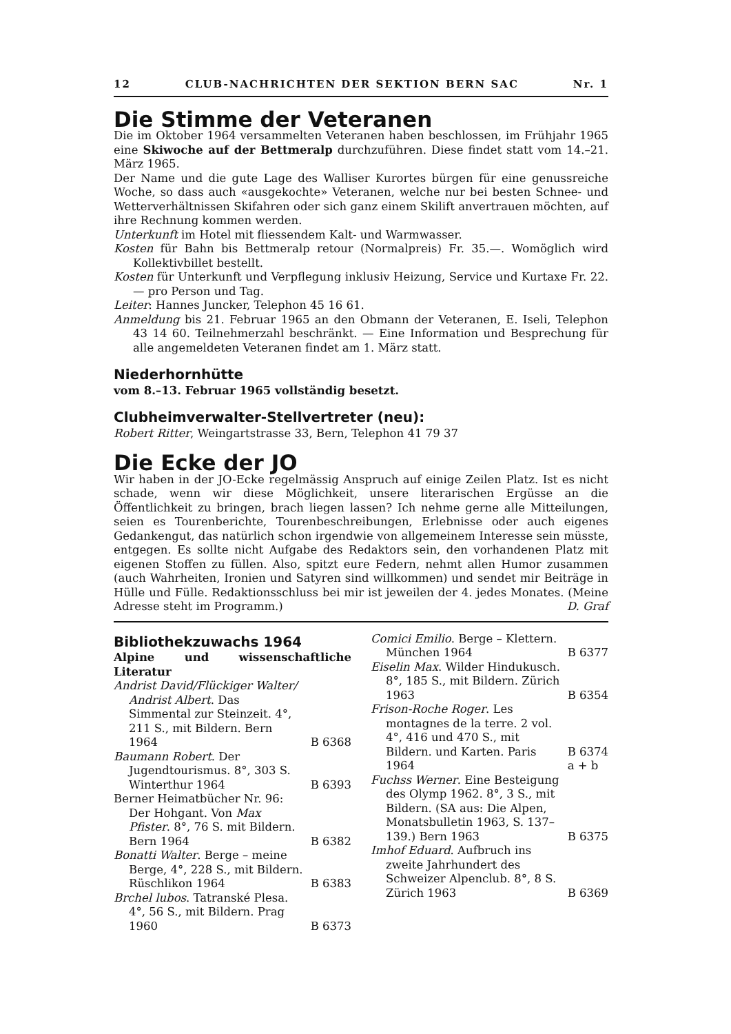12 CLUB-NACHRICHTEN DER SEKTION BERN SAC Nr. 1
Die Stimme der Veteranen
Die im Oktober 1964 versammelten Veteranen haben beschlossen, im Frühjahr 1965 eine Skiwoche auf der Bettmeralp durchzuführen. Diese findet statt vom 14.–21. März 1965.
Der Name und die gute Lage des Walliser Kurortes bürgen für eine genussreiche Woche, so dass auch «ausgekochte» Veteranen, welche nur bei besten Schnee- und Wetterverhältnissen Skifahren oder sich ganz einem Skilift anvertrauen möchten, auf ihre Rechnung kommen werden.
Unterkunft im Hotel mit fliessendem Kalt- und Warmwasser.
Kosten für Bahn bis Bettmeralp retour (Normalpreis) Fr. 35.—. Womöglich wird Kollektivbillet bestellt.
Kosten für Unterkunft und Verpflegung inklusiv Heizung, Service und Kurtaxe Fr. 22.— pro Person und Tag.
Leiter: Hannes Juncker, Telephon 45 16 61.
Anmeldung bis 21. Februar 1965 an den Obmann der Veteranen, E. Iseli, Telephon 43 14 60. Teilnehmerzahl beschränkt. — Eine Information und Besprechung für alle angemeldeten Veteranen findet am 1. März statt.
Niederhornhütte
vom 8.–13. Februar 1965 vollständig besetzt.
Clubheimverwalter-Stellvertreter (neu):
Robert Ritter, Weingartstrasse 33, Bern, Telephon 41 79 37
Die Ecke der JO
Wir haben in der JO-Ecke regelmässig Anspruch auf einige Zeilen Platz. Ist es nicht schade, wenn wir diese Möglichkeit, unsere literarischen Ergüsse an die Öffentlichkeit zu bringen, brach liegen lassen? Ich nehme gerne alle Mitteilungen, seien es Tourenberichte, Tourenbeschreibungen, Erlebnisse oder auch eigenes Gedankengut, das natürlich schon irgendwie von allgemeinem Interesse sein müsste, entgegen. Es sollte nicht Aufgabe des Redaktors sein, den vorhandenen Platz mit eigenen Stoffen zu füllen. Also, spitzt eure Federn, nehmt allen Humor zusammen (auch Wahrheiten, Ironien und Satyren sind willkommen) und sendet mir Beiträge in Hülle und Fülle. Redaktionsschluss bei mir ist jeweilen der 4. jedes Monates. (Meine Adresse steht im Programm.) D. Graf
Bibliothekzuwachs 1964
Alpine und wissenschaftliche Literatur
Andrist David/Flückiger Walter/ Andrist Albert. Das Simmental zur Steinzeit. 4°, 211 S., mit Bildern. Bern 1964
B 6368
Baumann Robert. Der Jugendtourismus. 8°, 303 S. Winterthur 1964
B 6393
Berner Heimatbücher Nr. 96: Der Hohgant. Von Max Pfister. 8°, 76 S. mit Bildern. Bern 1964
B 6382
Bonatti Walter. Berge – meine Berge, 4°, 228 S., mit Bildern. Rüschlikon 1964
B 6383
Brchel lubos. Tatranské Plesa. 4°, 56 S., mit Bildern. Prag 1960
B 6373
Comici Emilio. Berge – Klettern. München 1964
B 6377
Eiselin Max. Wilder Hindukusch. 8°, 185 S., mit Bildern. Zürich 1963
B 6354
Frison-Roche Roger. Les montagnes de la terre. 2 vol. 4°, 416 und 470 S., mit Bildern. und Karten. Paris 1964
B 6374
a + b
Fuchss Werner. Eine Besteigung des Olymp 1962. 8°, 3 S., mit Bildern. (SA aus: Die Alpen, Monatsbulletin 1963, S. 137–139.) Bern 1963
B 6375
Imhof Eduard. Aufbruch ins zweite Jahrhundert des Schweizer Alpenclub. 8°, 8 S. Zürich 1963
B 6369